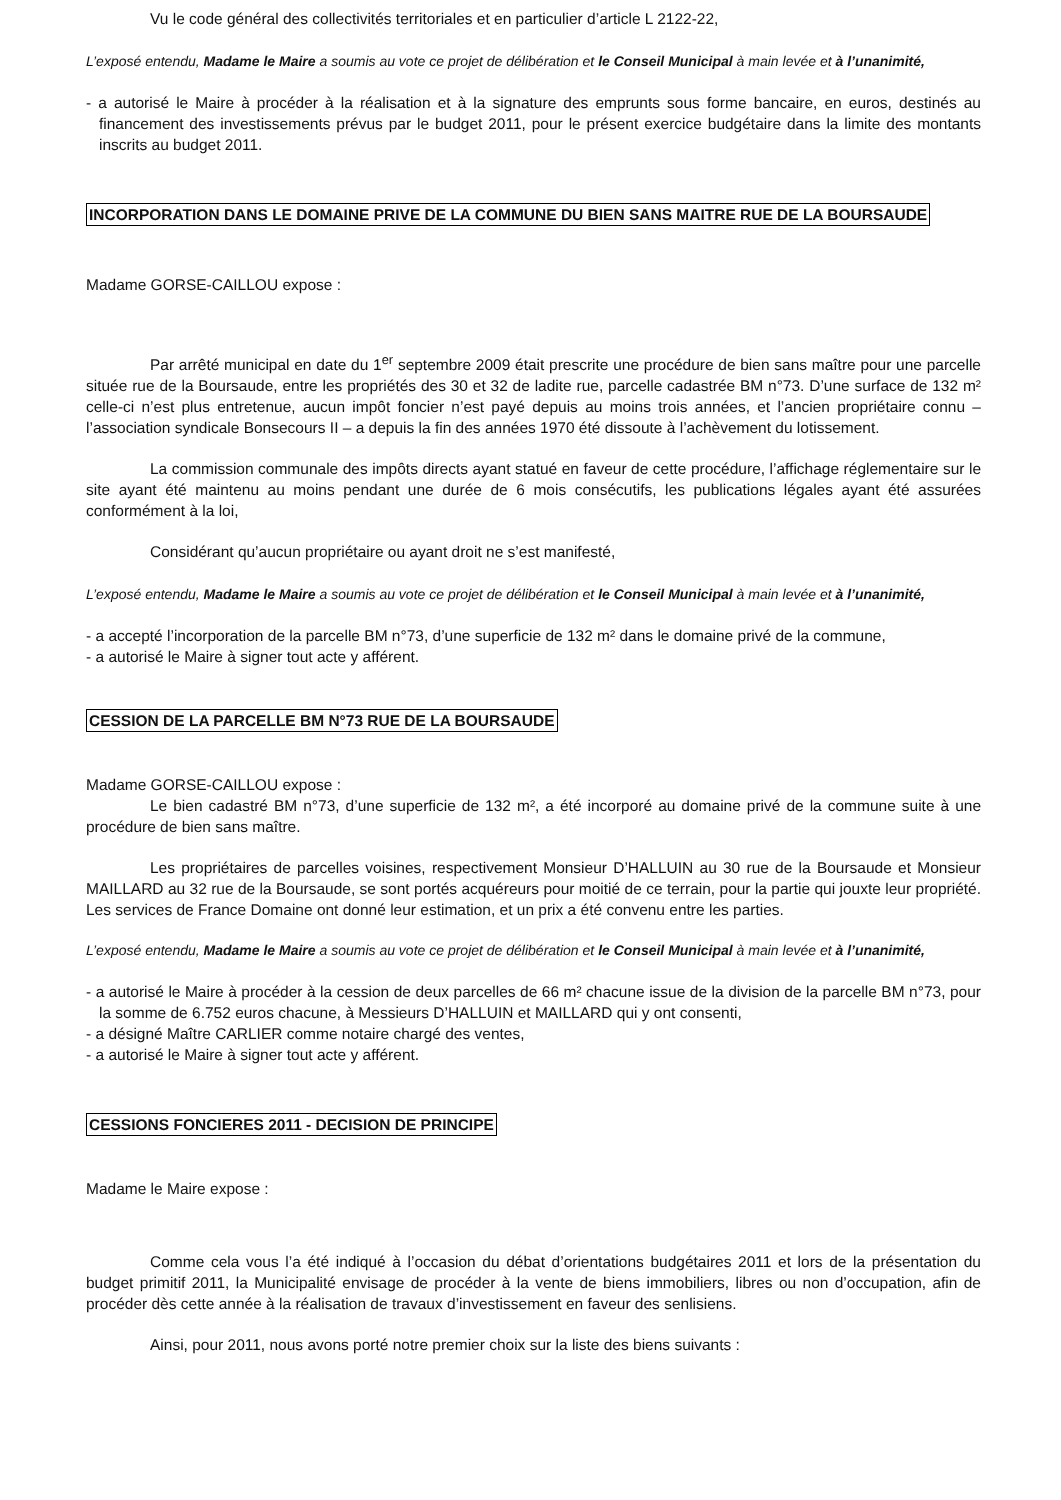Vu le code général des collectivités territoriales et en particulier d’article L 2122-22,
L’exposé entendu, Madame le Maire a soumis au vote ce projet de délibération et le Conseil Municipal à main levée et à l’unanimité,
- a autorisé le Maire à procéder à la réalisation et à la signature des emprunts sous forme bancaire, en euros, destinés au financement des investissements prévus par le budget 2011, pour le présent exercice budgétaire dans la limite des montants inscrits au budget 2011.
INCORPORATION DANS LE DOMAINE PRIVE DE LA COMMUNE DU BIEN SANS MAITRE RUE DE LA BOURSAUDE
Madame GORSE-CAILLOU expose :
Par arrêté municipal en date du 1<sup>er</sup> septembre 2009 était prescrite une procédure de bien sans maître pour une parcelle située rue de la Boursaude, entre les propriétés des 30 et 32 de ladite rue, parcelle cadastrée BM n°73. D’une surface de 132 m² celle-ci n’est plus entretenue, aucun impôt foncier n’est payé depuis au moins trois années, et l’ancien propriétaire connu – l’association syndicale Bonsecours II – a depuis la fin des années 1970 été dissoute à l’achèvement du lotissement.
La commission communale des impôts directs ayant statué en faveur de cette procédure, l’affichage réglementaire sur le site ayant été maintenu au moins pendant une durée de 6 mois consécutifs, les publications légales ayant été assurées conformément à la loi,
Considérant qu’aucun propriétaire ou ayant droit ne s’est manifesté,
L’exposé entendu, Madame le Maire a soumis au vote ce projet de délibération et le Conseil Municipal à main levée et à l’unanimité,
- a accepté l’incorporation de la parcelle BM n°73, d’une superficie de 132 m² dans le domaine privé de la commune,
- a autorisé le Maire à signer tout acte y afférent.
CESSION DE LA PARCELLE BM N°73 RUE DE LA BOURSAUDE
Madame GORSE-CAILLOU expose :
Le bien cadastré BM n°73, d’une superficie de 132 m², a été incorporé au domaine privé de la commune suite à une procédure de bien sans maître.
Les propriétaires de parcelles voisines, respectivement Monsieur D’HALLUIN au 30 rue de la Boursaude et Monsieur MAILLARD au 32 rue de la Boursaude, se sont portés acquéreurs pour moitié de ce terrain, pour la partie qui jouxte leur propriété. Les services de France Domaine ont donné leur estimation, et un prix a été convenu entre les parties.
L’exposé entendu, Madame le Maire a soumis au vote ce projet de délibération et le Conseil Municipal à main levée et à l’unanimité,
- a autorisé le Maire à procéder à la cession de deux parcelles de 66 m² chacune issue de la division de la parcelle BM n°73, pour la somme de 6.752 euros chacune, à Messieurs D’HALLUIN et MAILLARD qui y ont consenti,
- a désigné Maître CARLIER comme notaire chargé des ventes,
- a autorisé le Maire à signer tout acte y afférent.
CESSIONS FONCIERES 2011 - DECISION DE PRINCIPE
Madame le Maire expose :
Comme cela vous l’a été indiqué à l’occasion du débat d’orientations budgétaires 2011 et lors de la présentation du budget primitif 2011, la Municipalité envisage de procéder à la vente de biens immobiliers, libres ou non d’occupation, afin de procéder dès cette année à la réalisation de travaux d’investissement en faveur des senlisiens.
Ainsi, pour 2011, nous avons porté notre premier choix sur la liste des biens suivants :